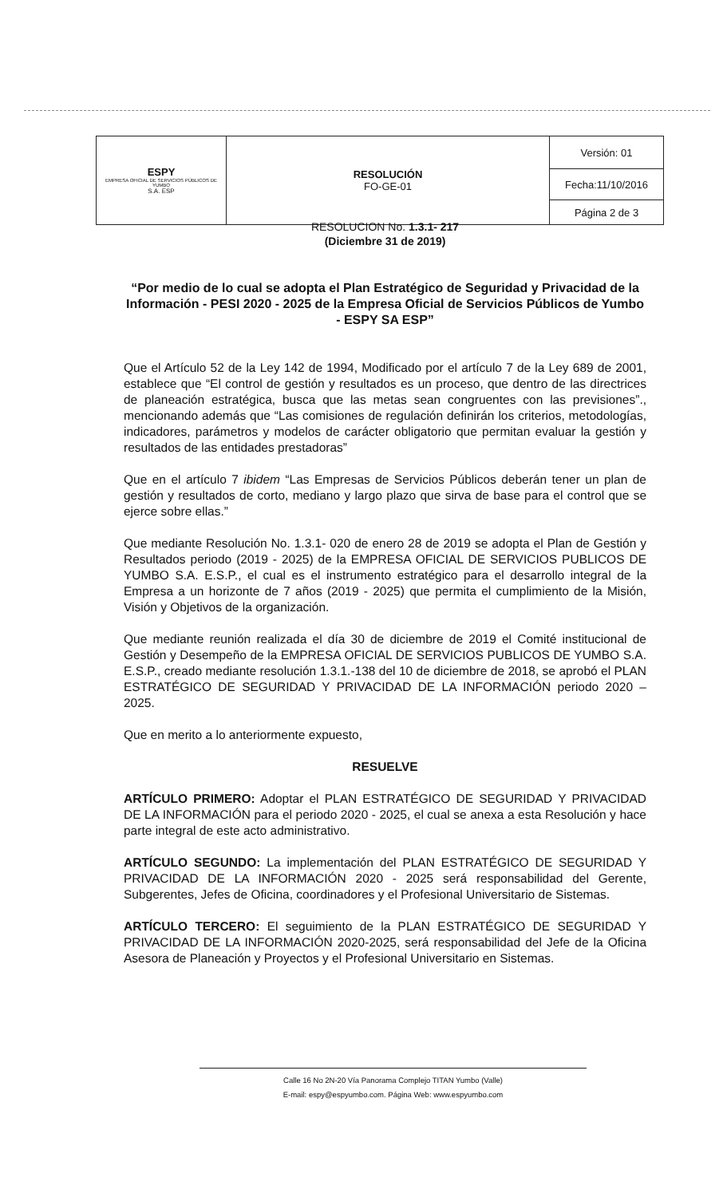| ESPY EMPRESA OFICIAL DE SERVICIOS PÚBLICOS DE YUMBO S.A. ESP | RESOLUCIÓN FO-GE-01 | Versión: 01 |
| | | Fecha:11/10/2016 |
| | | Página 2 de 3 |
RESOLUCION No. 1.3.1- 217
(Diciembre 31 de 2019)
“Por medio de lo cual se adopta el Plan Estratégico de Seguridad y Privacidad de la Información - PESI 2020 - 2025 de la Empresa Oficial de Servicios Públicos de Yumbo - ESPY SA ESP”
Que el Artículo 52 de la Ley 142 de 1994, Modificado por el artículo 7 de la Ley 689 de 2001, establece que “El control de gestión y resultados es un proceso, que dentro de las directrices de planeación estratégica, busca que las metas sean congruentes con las previsiones”., mencionando además que “Las comisiones de regulación definirán los criterios, metodologías, indicadores, parámetros y modelos de carácter obligatorio que permitan evaluar la gestión y resultados de las entidades prestadoras”
Que en el artículo 7 ibidem “Las Empresas de Servicios Públicos deberán tener un plan de gestión y resultados de corto, mediano y largo plazo que sirva de base para el control que se ejerce sobre ellas.”
Que mediante Resolución No. 1.3.1- 020 de enero 28 de 2019 se adopta el Plan de Gestión y Resultados periodo (2019 - 2025) de la EMPRESA OFICIAL DE SERVICIOS PUBLICOS DE YUMBO S.A. E.S.P., el cual es el instrumento estratégico para el desarrollo integral de la Empresa a un horizonte de 7 años (2019 - 2025) que permita el cumplimiento de la Misión, Visión y Objetivos de la organización.
Que mediante reunión realizada el día 30 de diciembre de 2019 el Comité institucional de Gestión y Desempeño de la EMPRESA OFICIAL DE SERVICIOS PUBLICOS DE YUMBO S.A. E.S.P., creado mediante resolución 1.3.1.-138 del 10 de diciembre de 2018, se aprobó el PLAN ESTRATÉGICO DE SEGURIDAD Y PRIVACIDAD DE LA INFORMACIÓN periodo 2020 – 2025.
Que en merito a lo anteriormente expuesto,
RESUELVE
ARTÍCULO PRIMERO: Adoptar el PLAN ESTRATÉGICO DE SEGURIDAD Y PRIVACIDAD DE LA INFORMACIÓN para el periodo 2020 - 2025, el cual se anexa a esta Resolución y hace parte integral de este acto administrativo.
ARTÍCULO SEGUNDO: La implementación del PLAN ESTRATÉGICO DE SEGURIDAD Y PRIVACIDAD DE LA INFORMACIÓN 2020 - 2025 será responsabilidad del Gerente, Subgerentes, Jefes de Oficina, coordinadores y el Profesional Universitario de Sistemas.
ARTÍCULO TERCERO: El seguimiento de la PLAN ESTRATÉGICO DE SEGURIDAD Y PRIVACIDAD DE LA INFORMACIÓN 2020-2025, será responsabilidad del Jefe de la Oficina Asesora de Planeación y Proyectos y el Profesional Universitario en Sistemas.
Calle 16 No 2N-20 Vía Panorama Complejo TITAN Yumbo (Valle)
E-mail: espy@espyumbo.com. Página Web: www.espyumbo.com